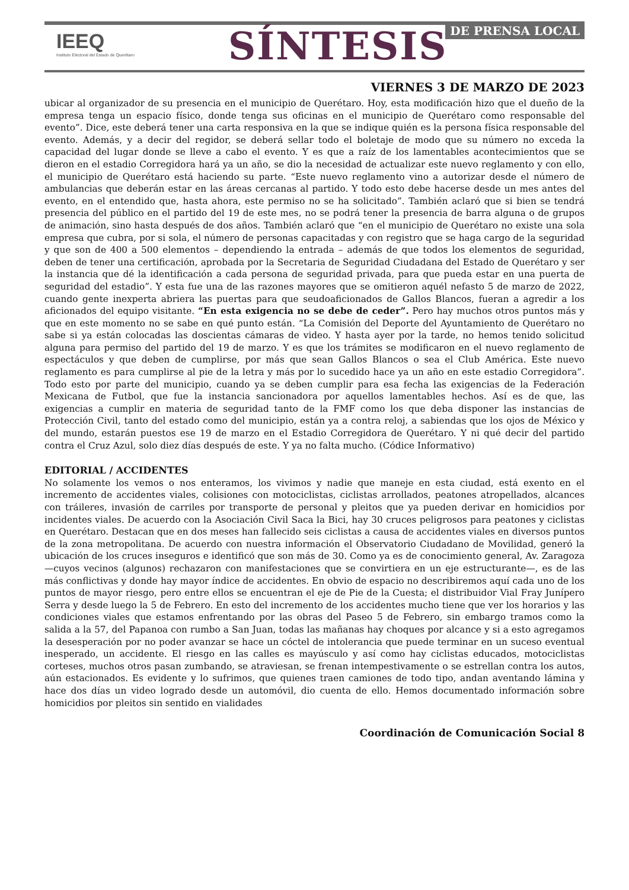IEEQ
Instituto Electoral del Estado de Querétaro
SÍNTESIS DE PRENSA LOCAL
VIERNES 3 DE MARZO DE 2023
ubicar al organizador de su presencia en el municipio de Querétaro. Hoy, esta modificación hizo que el dueño de la empresa tenga un espacio físico, donde tenga sus oficinas en el municipio de Querétaro como responsable del evento”. Dice, este deberá tener una carta responsiva en la que se indique quién es la persona física responsable del evento. Además, y a decir del regidor, se deberá sellar todo el boletaje de modo que su número no exceda la capacidad del lugar donde se lleve a cabo el evento. Y es que a raíz de los lamentables acontecimientos que se dieron en el estadio Corregidora hará ya un año, se dio la necesidad de actualizar este nuevo reglamento y con ello, el municipio de Querétaro está haciendo su parte. “Este nuevo reglamento vino a autorizar desde el número de ambulancias que deberán estar en las áreas cercanas al partido. Y todo esto debe hacerse desde un mes antes del evento, en el entendido que, hasta ahora, este permiso no se ha solicitado”. También aclaró que si bien se tendrá presencia del público en el partido del 19 de este mes, no se podrá tener la presencia de barra alguna o de grupos de animación, sino hasta después de dos años. También aclaró que “en el municipio de Querétaro no existe una sola empresa que cubra, por si sola, el número de personas capacitadas y con registro que se haga cargo de la seguridad y que son de 400 a 500 elementos – dependiendo la entrada – además de que todos los elementos de seguridad, deben de tener una certificación, aprobada por la Secretaria de Seguridad Ciudadana del Estado de Querétaro y ser la instancia que dé la identificación a cada persona de seguridad privada, para que pueda estar en una puerta de seguridad del estadio”. Y esta fue una de las razones mayores que se omitieron aquél nefasto 5 de marzo de 2022, cuando gente inexperta abriera las puertas para que seudoaficionados de Gallos Blancos, fueran a agredir a los aficionados del equipo visitante. “En esta exigencia no se debe de ceder”. Pero hay muchos otros puntos más y que en este momento no se sabe en qué punto están. “La Comisión del Deporte del Ayuntamiento de Querétaro no sabe si ya están colocadas las doscientas cámaras de video. Y hasta ayer por la tarde, no hemos tenido solicitud alguna para permiso del partido del 19 de marzo. Y es que los trámites se modificaron en el nuevo reglamento de espectáculos y que deben de cumplirse, por más que sean Gallos Blancos o sea el Club América. Este nuevo reglamento es para cumplirse al pie de la letra y más por lo sucedido hace ya un año en este estadio Corregidora”. Todo esto por parte del municipio, cuando ya se deben cumplir para esa fecha las exigencias de la Federación Mexicana de Futbol, que fue la instancia sancionadora por aquellos lamentables hechos. Así es de que, las exigencias a cumplir en materia de seguridad tanto de la FMF como los que deba disponer las instancias de Protección Civil, tanto del estado como del municipio, están ya a contra reloj, a sabiendas que los ojos de México y del mundo, estarán puestos ese 19 de marzo en el Estadio Corregidora de Querétaro. Y ni qué decir del partido contra el Cruz Azul, solo diez días después de este. Y ya no falta mucho. (Códice Informativo)
EDITORIAL / ACCIDENTES
No solamente los vemos o nos enteramos, los vivimos y nadie que maneje en esta ciudad, está exento en el incremento de accidentes viales, colisiones con motociclistas, ciclistas arrollados, peatones atropellados, alcances con tráileres, invasión de carriles por transporte de personal y pleitos que ya pueden derivar en homicidios por incidentes viales. De acuerdo con la Asociación Civil Saca la Bici, hay 30 cruces peligrosos para peatones y ciclistas en Querétaro. Destacan que en dos meses han fallecido seis ciclistas a causa de accidentes viales en diversos puntos de la zona metropolitana. De acuerdo con nuestra información el Observatorio Ciudadano de Movilidad, generó la ubicación de los cruces inseguros e identificó que son más de 30. Como ya es de conocimiento general, Av. Zaragoza —cuyos vecinos (algunos) rechazaron con manifestaciones que se convirtiera en un eje estructurante—, es de las más conflictivas y donde hay mayor índice de accidentes. En obvio de espacio no describiremos aquí cada uno de los puntos de mayor riesgo, pero entre ellos se encuentran el eje de Pie de la Cuesta; el distribuidor Vial Fray Junípero Serra y desde luego la 5 de Febrero. En esto del incremento de los accidentes mucho tiene que ver los horarios y las condiciones viales que estamos enfrentando por las obras del Paseo 5 de Febrero, sin embargo tramos como la salida a la 57, del Papanoa con rumbo a San Juan, todas las mañanas hay choques por alcance y si a esto agregamos la desesperación por no poder avanzar se hace un cóctel de intolerancia que puede terminar en un suceso eventual inesperado, un accidente. El riesgo en las calles es mayúsculo y así como hay ciclistas educados, motociclistas corteses, muchos otros pasan zumbando, se atraviesan, se frenan intempestivamente o se estrellan contra los autos, aún estacionados. Es evidente y lo sufrimos, que quienes traen camiones de todo tipo, andan aventando lámina y hace dos días un video logrado desde un automóvil, dio cuenta de ello. Hemos documentado información sobre homicidios por pleitos sin sentido en vialidades
Coordinación de Comunicación Social 8